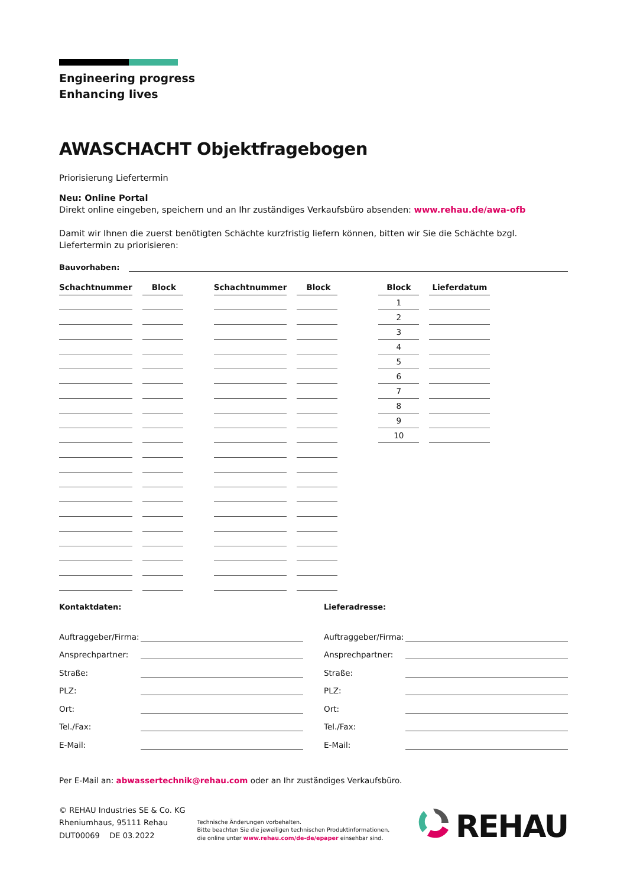Engineering progress
Enhancing lives
AWASCHACHT Objektfragebogen
Priorisierung Liefertermin
Neu: Online Portal
Direkt online eingeben, speichern und an Ihr zuständiges Verkaufsbüro absenden: www.rehau.de/awa-ofb
Damit wir Ihnen die zuerst benötigten Schächte kurzfristig liefern können, bitten wir Sie die Schächte bzgl. Liefertermin zu priorisieren:
Bauvorhaben:
| Schachtnummer | | Block | | Schachtnummer | | Block | | Block | | Lieferdatum |
| --- | --- | --- | --- | --- | --- | --- | --- | --- | --- | --- |
| | | | | | | | | 1 | | |
| | | | | | | | | 2 | | |
| | | | | | | | | 3 | | |
| | | | | | | | | 4 | | |
| | | | | | | | | 5 | | |
| | | | | | | | | 6 | | |
| | | | | | | | | 7 | | |
| | | | | | | | | 8 | | |
| | | | | | | | | 9 | | |
| | | | | | | | | 10 | | |
Kontaktdaten:
Auftraggeber/Firma:
Ansprechpartner:
Straße:
PLZ:
Ort:
Tel./Fax:
E-Mail:
Lieferadresse:
Auftraggeber/Firma:
Ansprechpartner:
Straße:
PLZ:
Ort:
Tel./Fax:
E-Mail:
Per E-Mail an: abwassertechnik@rehau.com oder an Ihr zuständiges Verkaufsbüro.
© REHAU Industries SE & Co. KG
Rheniumhaus, 95111 Rehau
DUT00069 DE 03.2022
Technische Änderungen vorbehalten.
Bitte beachten Sie die jeweiligen technischen Produktinformationen,
die online unter www.rehau.com/de-de/epaper einsehbar sind.
REHAU